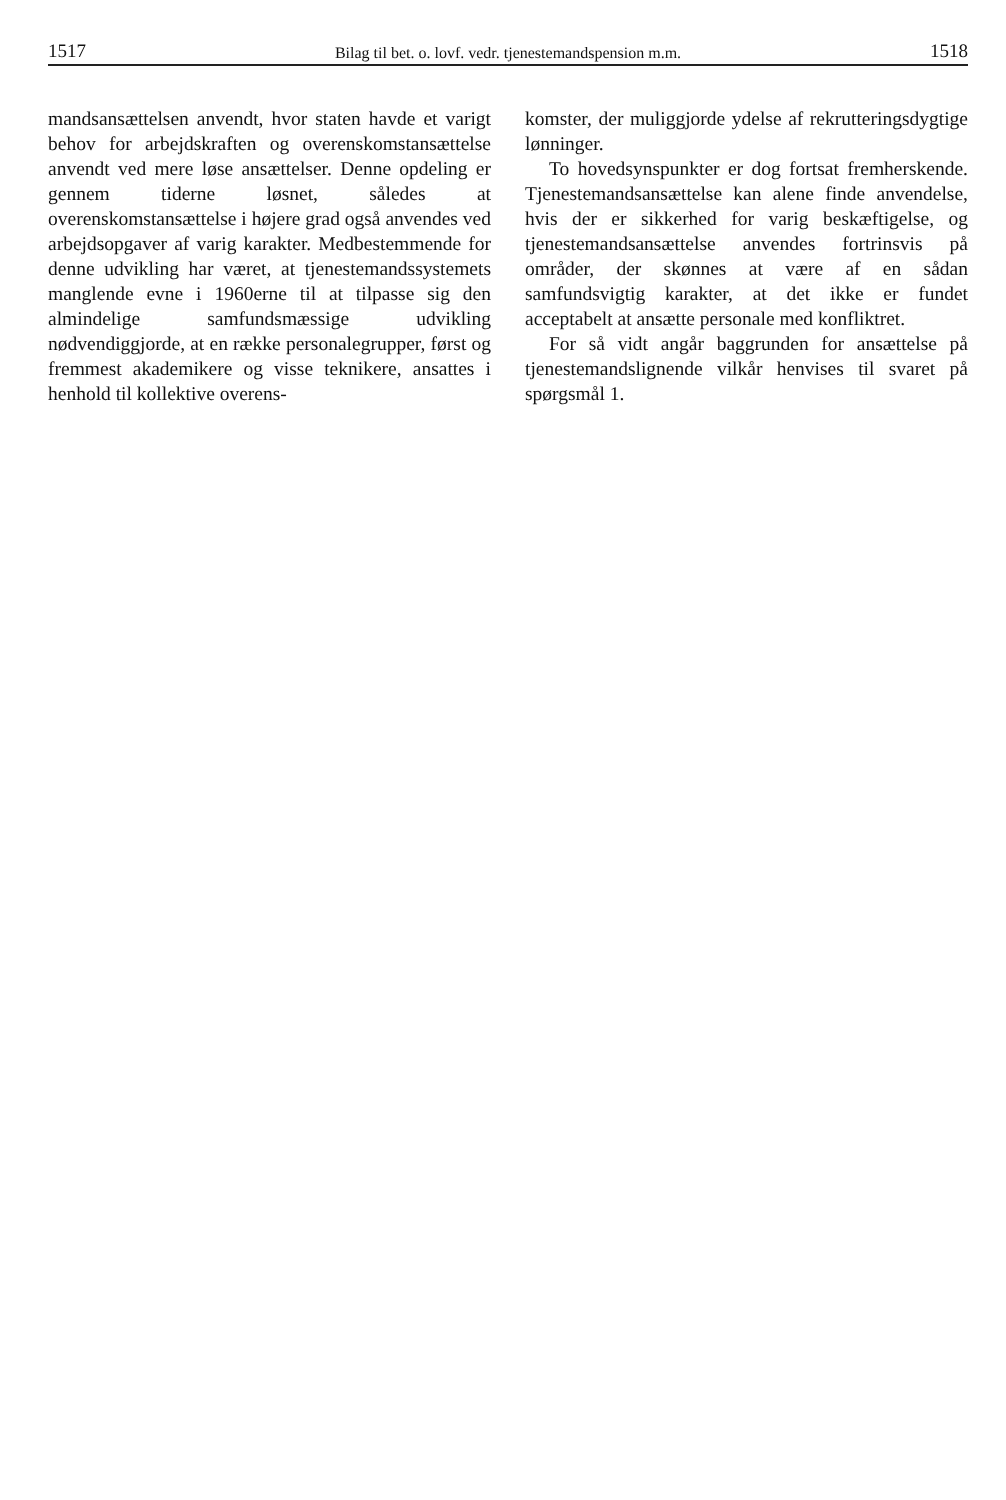1517 Bilag til bet. o. lovf. vedr. tjenestemandspension m.m. 1518
mandsansættelsen anvendt, hvor staten havde et varigt behov for arbejdskraften og overenskomstansættelse anvendt ved mere løse ansættelser. Denne opdeling er gennem tiderne løsnet, således at overenskomstansættelse i højere grad også anvendes ved arbejdsopgaver af varig karakter. Medbestemmende for denne udvikling har været, at tjenestemandssystemets manglende evne i 1960erne til at tilpasse sig den almindelige samfundsmæssige udvikling nødvendiggjorde, at en række personalegrupper, først og fremmest akademikere og visse teknikere, ansattes i henhold til kollektive overens-
komster, der muliggjorde ydelse af rekrutteringsdygtige lønninger.
To hovedsynspunkter er dog fortsat fremherskende. Tjenestemandsansættelse kan alene finde anvendelse, hvis der er sikkerhed for varig beskæftigelse, og tjenestemandsansættelse anvendes fortrinsvis på områder, der skønnes at være af en sådan samfundsvigtig karakter, at det ikke er fundet acceptabelt at ansætte personale med konfliktret.
For så vidt angår baggrunden for ansættelse på tjenestemandslignende vilkår henvises til svaret på spørgsmål 1.